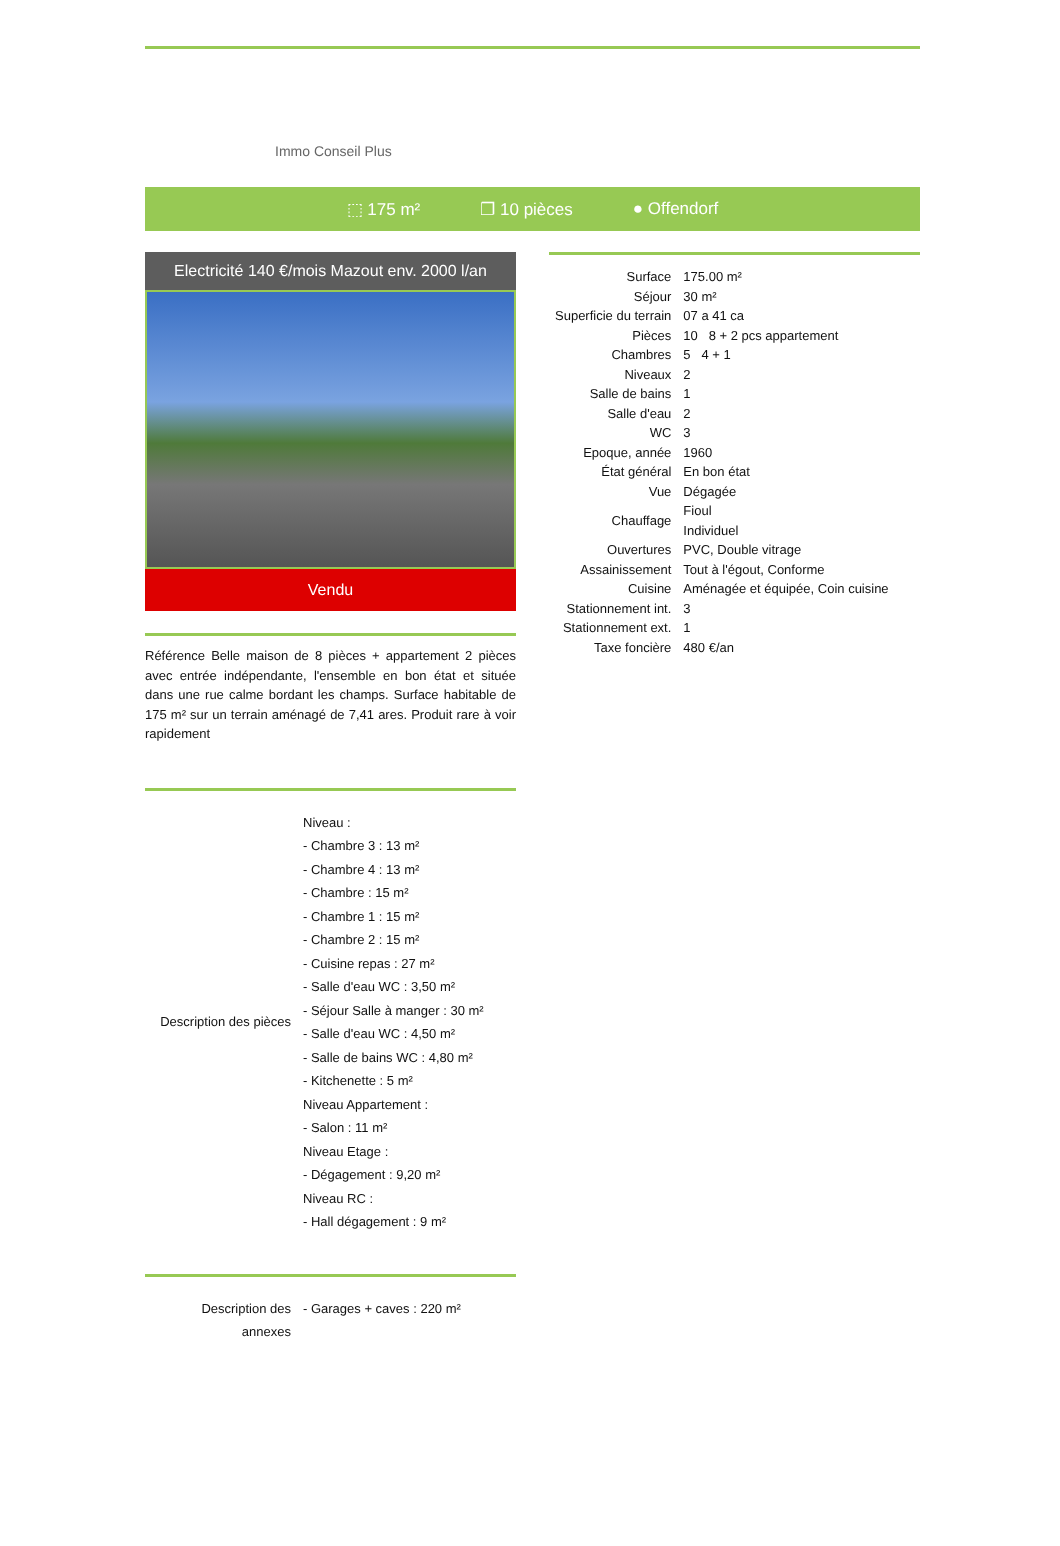Immo Conseil Plus
⬚ 175 m² ❐ 10 pièces ● Offendorf
Electricité 140 €/mois Mazout env. 2000 l/an
Vendu
Référence Belle maison de 8 pièces + appartement 2 pièces avec entrée indépendante, l'ensemble en bon état et située dans une rue calme bordant les champs. Surface habitable de 175 m² sur un terrain aménagé de 7,41 ares. Produit rare à voir rapidement
| Description des pièces | Niveau : - Chambre 3 : 13 m² - Chambre 4 : 13 m² - Chambre : 15 m² - Chambre 1 : 15 m² - Chambre 2 : 15 m² - Cuisine repas : 27 m² - Salle d'eau WC : 3,50 m² - Séjour Salle à manger : 30 m² - Salle d'eau WC : 4,50 m² - Salle de bains WC : 4,80 m² - Kitchenette : 5 m² Niveau Appartement : - Salon : 11 m² Niveau Etage : - Dégagement : 9,20 m² Niveau RC : - Hall dégagement : 9 m² |
| Description des annexes | - Garages + caves : 220 m² |
| Surface | 175.00 m² |
| Séjour | 30 m² |
| Superficie du terrain | 07 a 41 ca |
| Pièces | 10 8 + 2 pcs appartement |
| Chambres | 5 4 + 1 |
| Niveaux | 2 |
| Salle de bains | 1 |
| Salle d'eau | 2 |
| WC | 3 |
| Epoque, année | 1960 |
| État général | En bon état |
| Vue | Dégagée |
| Chauffage | Fioul Individuel |
| Ouvertures | PVC, Double vitrage |
| Assainissement | Tout à l'égout, Conforme |
| Cuisine | Aménagée et équipée, Coin cuisine |
| Stationnement int. | 3 |
| Stationnement ext. | 1 |
| Taxe foncière | 480 €/an |